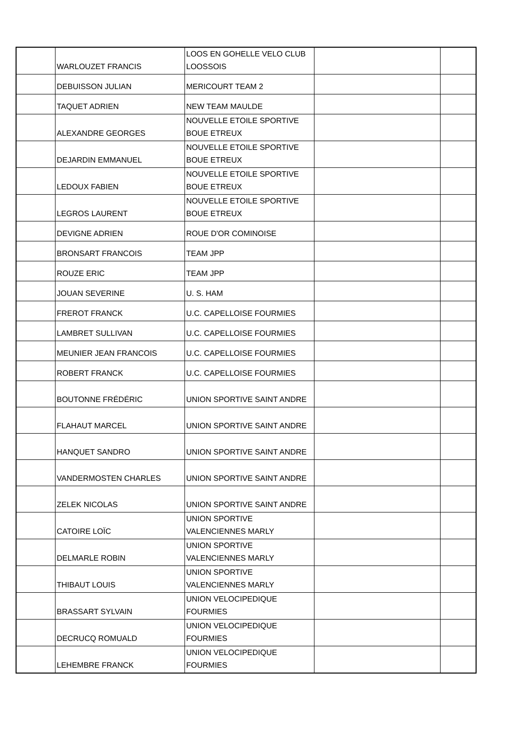| | WARLOUZET FRANCIS | LOOS EN GOHELLE VELO CLUB LOOSSOIS | | |
| | DEBUISSON JULIAN | MERICOURT TEAM 2 | | |
| | TAQUET ADRIEN | NEW TEAM MAULDE | | |
| | ALEXANDRE GEORGES | NOUVELLE ETOILE SPORTIVE BOUE ETREUX | | |
| | DEJARDIN EMMANUEL | NOUVELLE ETOILE SPORTIVE BOUE ETREUX | | |
| | LEDOUX FABIEN | NOUVELLE ETOILE SPORTIVE BOUE ETREUX | | |
| | LEGROS LAURENT | NOUVELLE ETOILE SPORTIVE BOUE ETREUX | | |
| | DEVIGNE ADRIEN | ROUE D'OR COMINOISE | | |
| | BRONSART FRANCOIS | TEAM JPP | | |
| | ROUZE ERIC | TEAM JPP | | |
| | JOUAN SEVERINE | U. S. HAM | | |
| | FREROT FRANCK | U.C. CAPELLOISE FOURMIES | | |
| | LAMBRET SULLIVAN | U.C. CAPELLOISE FOURMIES | | |
| | MEUNIER JEAN FRANCOIS | U.C. CAPELLOISE FOURMIES | | |
| | ROBERT FRANCK | U.C. CAPELLOISE FOURMIES | | |
| | BOUTONNE FRÉDÉRIC | UNION SPORTIVE SAINT ANDRE | | |
| | FLAHAUT MARCEL | UNION SPORTIVE SAINT ANDRE | | |
| | HANQUET SANDRO | UNION SPORTIVE SAINT ANDRE | | |
| | VANDERMOSTEN CHARLES | UNION SPORTIVE SAINT ANDRE | | |
| | ZELEK NICOLAS | UNION SPORTIVE SAINT ANDRE | | |
| | CATOIRE LOÏC | UNION SPORTIVE VALENCIENNES MARLY | | |
| | DELMARLE ROBIN | UNION SPORTIVE VALENCIENNES MARLY | | |
| | THIBAUT LOUIS | UNION SPORTIVE VALENCIENNES MARLY | | |
| | BRASSART SYLVAIN | UNION VELOCIPEDIQUE FOURMIES | | |
| | DECRUCQ ROMUALD | UNION VELOCIPEDIQUE FOURMIES | | |
| | LEHEMBRE FRANCK | UNION VELOCIPEDIQUE FOURMIES | | |